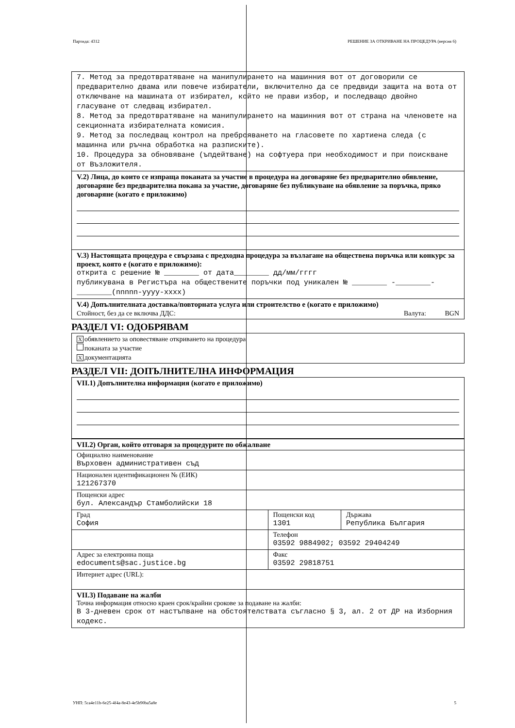Партида: 4312 РЕШЕНИЕ ЗА ОТКРИВАНЕ НА ПРОЦЕДУРА (версия 6)
7. Метод за предотвратяване на манипулирането на машинния вот от договорили се предварително двама или повече избиратели, включително да се предвиди защита на вота от отключване на машината от избирател, който не прави избор, и последващо двойно гласуване от следващ избирател.
8. Метод за предотвратяване на манипулирането на машинния вот от страна на членовете на секционната избирателната комисия.
9. Метод за последващ контрол на преброяването на гласовете по хартиена следа (с машинна или ръчна обработка на разписките).
10. Процедура за обновяване (ъпдейтване) на софтуера при необходимост и при поискване от Възложителя.
V.2) Лица, до които се изпраща поканата за участие в процедура на договаряне без предварително обявление, договаряне без предварителна покана за участие, договаряне без публикуване на обявление за поръчка, пряко договаряне (когато е приложимо)
V.3) Настоящата процедура е свързана с предходна процедура за възлагане на обществена поръчка или конкурс за проект, която е (когато е приложимо):
открита с решение № ________ от дата________ дд/мм/гггг
публикувана в Регистъра на обществените поръчки под уникален № ________ -________-________(nnnnn-yyyy-xxxx)
V.4) Допълнителната доставка/повторната услуга или строителство е (когато е приложимо)
Стойност, без да се включва ДДС: Валута: BGN
РАЗДЕЛ VI: ОДОБРЯВАМ
Xобявлението за оповестяване откриването на процедура
поканата за участие
Xдокументацията
РАЗДЕЛ VII: ДОПЪЛНИТЕЛНА ИНФОРМАЦИЯ
VII.1) Допълнителна информация (когато е приложимо)
| VII.2) Орган, който отговаря за процедурите по обжалване | | |
| Официално наименование Върховен административен съд | | |
| Национален идентификационен № (ЕИК) 121267370 | | |
| Пощенски адрес бул. Александър Стамболийски 18 | | |
| Град София | Пощенски код 1301 | Държава Република България |
| | Телефон 03592 9884902; 03592 29404249 | |
| Адрес за електронна поща edocuments@sac.justice.bg | Факс 03592 29818751 | |
| Интернет адрес (URL): | | |
| VII.3) Подаване на жалби Точна информация относно краен срок/крайни срокове за подаване на жалби: В 3-дневен срок от настъпване на обстоятелствата съгласно § 3, ал. 2 от ДР на Изборния кодекс. | | |
УНП: 5ca4e11b-6e25-4f4a-8e43-4e5b90ba5a8e 5